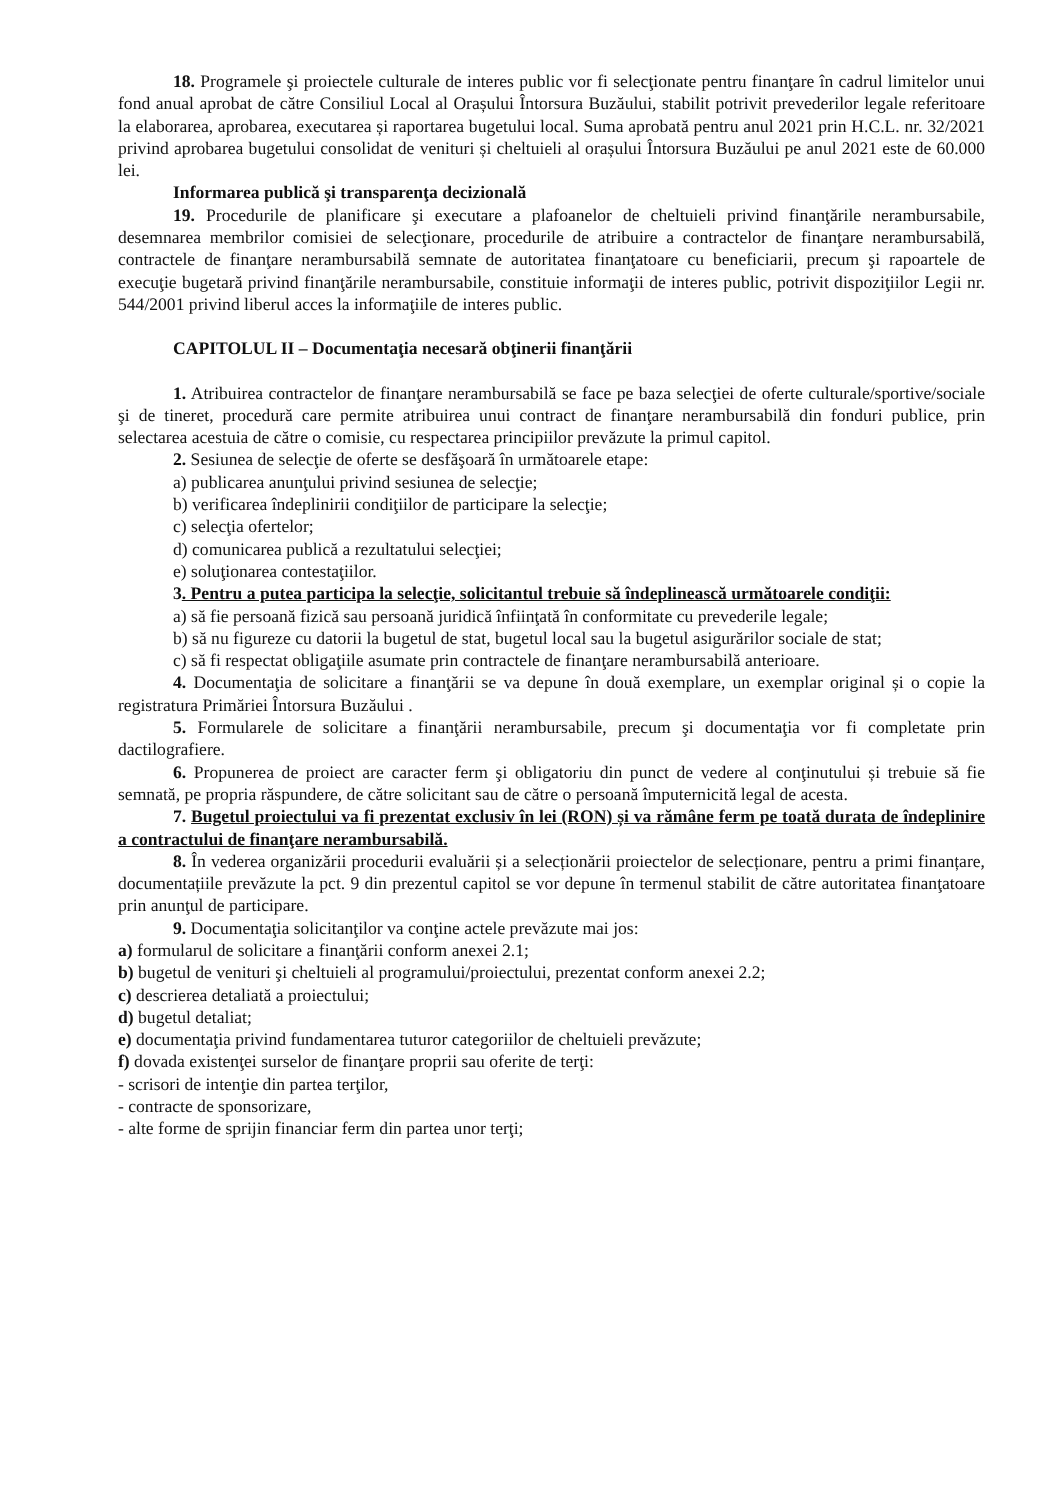18. Programele şi proiectele culturale de interes public vor fi selecţionate pentru finanţare în cadrul limitelor unui fond anual aprobat de către Consiliul Local al Orașului Întorsura Buzăului, stabilit potrivit prevederilor legale referitoare la elaborarea, aprobarea, executarea și raportarea bugetului local. Suma aprobată pentru anul 2021 prin H.C.L. nr. 32/2021 privind aprobarea bugetului consolidat de venituri și cheltuieli al orașului Întorsura Buzăului pe anul 2021 este de 60.000 lei.
Informarea publică şi transparenţa decizională
19. Procedurile de planificare şi executare a plafoanelor de cheltuieli privind finanţările nerambursabile, desemnarea membrilor comisiei de selecţionare, procedurile de atribuire a contractelor de finanţare nerambursabilă, contractele de finanţare nerambursabilă semnate de autoritatea finanţatoare cu beneficiarii, precum şi rapoartele de execuţie bugetară privind finanţările nerambursabile, constituie informaţii de interes public, potrivit dispoziţiilor Legii nr. 544/2001 privind liberul acces la informaţiile de interes public.
CAPITOLUL II – Documentaţia necesară obţinerii finanţării
1. Atribuirea contractelor de finanţare nerambursabilă se face pe baza selecţiei de oferte culturale/sportive/sociale şi de tineret, procedură care permite atribuirea unui contract de finanţare nerambursabilă din fonduri publice, prin selectarea acestuia de către o comisie, cu respectarea principiilor prevăzute la primul capitol.
2. Sesiunea de selecţie de oferte se desfăşoară în următoarele etape:
a) publicarea anunţului privind sesiunea de selecţie;
b) verificarea îndeplinirii condiţiilor de participare la selecţie;
c) selecţia ofertelor;
d) comunicarea publică a rezultatului selecţiei;
e) soluţionarea contestaţiilor.
3. Pentru a putea participa la selecţie, solicitantul trebuie să îndeplinească următoarele condiţii:
a) să fie persoană fizică sau persoană juridică înfiinţată în conformitate cu prevederile legale;
b) să nu figureze cu datorii la bugetul de stat, bugetul local sau la bugetul asigurărilor sociale de stat;
c) să fi respectat obligaţiile asumate prin contractele de finanţare nerambursabilă anterioare.
4. Documentaţia de solicitare a finanţării se va depune în două exemplare, un exemplar original și o copie la registratura Primăriei Întorsura Buzăului .
5. Formularele de solicitare a finanţării nerambursabile, precum şi documentaţia vor fi completate prin dactilografiere.
6. Propunerea de proiect are caracter ferm şi obligatoriu din punct de vedere al conţinutului și trebuie să fie semnată, pe propria răspundere, de către solicitant sau de către o persoană împuternicită legal de acesta.
7. Bugetul proiectului va fi prezentat exclusiv în lei (RON) și va rămâne ferm pe toată durata de îndeplinire a contractului de finanţare nerambursabilă.
8. În vederea organizării procedurii evaluării și a selecționării proiectelor de selecționare, pentru a primi finanțare, documentațiile prevăzute la pct. 9 din prezentul capitol se vor depune în termenul stabilit de către autoritatea finanţatoare prin anunţul de participare.
9. Documentaţia solicitanţilor va conţine actele prevăzute mai jos:
a) formularul de solicitare a finanţării conform anexei 2.1;
b) bugetul de venituri şi cheltuieli al programului/proiectului, prezentat conform anexei 2.2;
c) descrierea detaliată a proiectului;
d) bugetul detaliat;
e) documentaţia privind fundamentarea tuturor categoriilor de cheltuieli prevăzute;
f) dovada existenţei surselor de finanţare proprii sau oferite de terţi:
- scrisori de intenţie din partea terţilor,
- contracte de sponsorizare,
- alte forme de sprijin financiar ferm din partea unor terţi;